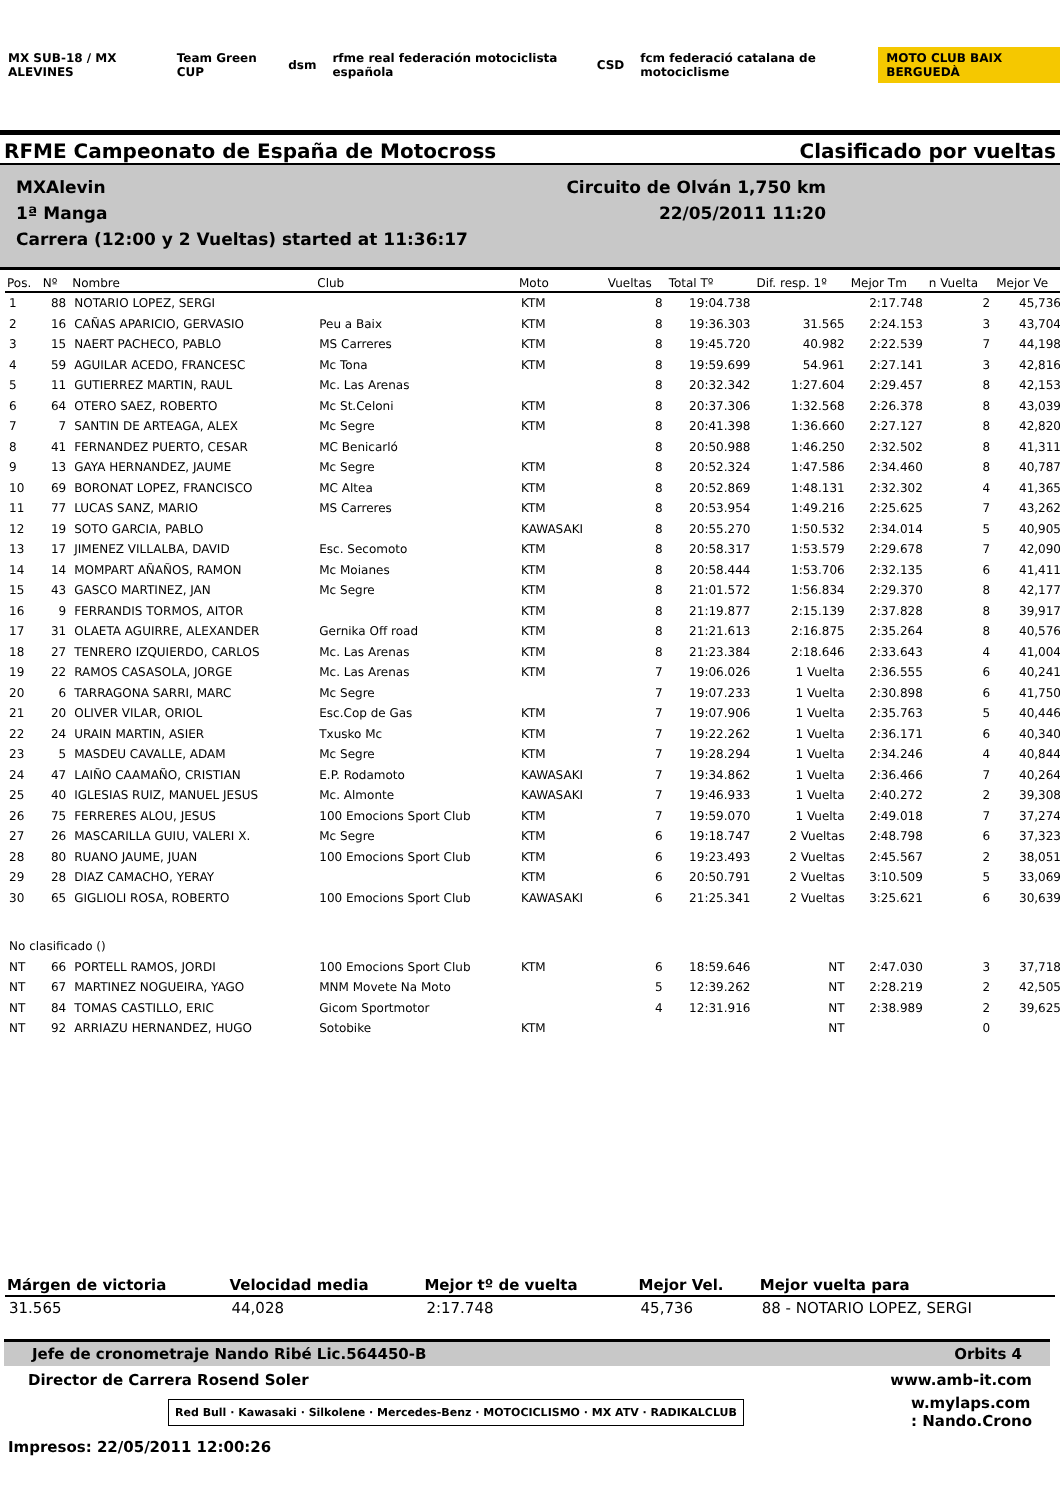MX SUB-18 / MX ALEVINES Team Green CUP dsm
rfme real federación motociclista española
CSD
fcm federació catalana de motociclisme
MOTO CLUB BAIX BERGUEDÀ
RFME Campeonato de España de Motocross Clasificado por vueltas
MXAlevin Circuito de Olván 1,750 km
1ª Manga 22/05/2011 11:20
Carrera (12:00 y 2 Vueltas) started at 11:36:17
| Pos. | Nº | Nombre | Club | Moto | Vueltas | Total Tº | Dif. resp. 1º | Mejor Tm | n Vuelta | Mejor Ve |
| --- | --- | --- | --- | --- | --- | --- | --- | --- | --- | --- |
| 1 | 88 | NOTARIO LOPEZ, SERGI | | KTM | 8 | 19:04.738 | | 2:17.748 | 2 | 45,736 |
| 2 | 16 | CAÑAS APARICIO, GERVASIO | Peu a Baix | KTM | 8 | 19:36.303 | 31.565 | 2:24.153 | 3 | 43,704 |
| 3 | 15 | NAERT PACHECO, PABLO | MS Carreres | KTM | 8 | 19:45.720 | 40.982 | 2:22.539 | 7 | 44,198 |
| 4 | 59 | AGUILAR ACEDO, FRANCESC | Mc Tona | KTM | 8 | 19:59.699 | 54.961 | 2:27.141 | 3 | 42,816 |
| 5 | 11 | GUTIERREZ MARTIN, RAUL | Mc. Las Arenas | | 8 | 20:32.342 | 1:27.604 | 2:29.457 | 8 | 42,153 |
| 6 | 64 | OTERO SAEZ, ROBERTO | Mc St.Celoni | KTM | 8 | 20:37.306 | 1:32.568 | 2:26.378 | 8 | 43,039 |
| 7 | 7 | SANTIN DE ARTEAGA, ALEX | Mc Segre | KTM | 8 | 20:41.398 | 1:36.660 | 2:27.127 | 8 | 42,820 |
| 8 | 41 | FERNANDEZ PUERTO, CESAR | MC Benicarló | | 8 | 20:50.988 | 1:46.250 | 2:32.502 | 8 | 41,311 |
| 9 | 13 | GAYA HERNANDEZ, JAUME | Mc Segre | KTM | 8 | 20:52.324 | 1:47.586 | 2:34.460 | 8 | 40,787 |
| 10 | 69 | BORONAT LOPEZ, FRANCISCO | MC Altea | KTM | 8 | 20:52.869 | 1:48.131 | 2:32.302 | 4 | 41,365 |
| 11 | 77 | LUCAS SANZ, MARIO | MS Carreres | KTM | 8 | 20:53.954 | 1:49.216 | 2:25.625 | 7 | 43,262 |
| 12 | 19 | SOTO GARCIA, PABLO | | KAWASAKI | 8 | 20:55.270 | 1:50.532 | 2:34.014 | 5 | 40,905 |
| 13 | 17 | JIMENEZ VILLALBA, DAVID | Esc. Secomoto | KTM | 8 | 20:58.317 | 1:53.579 | 2:29.678 | 7 | 42,090 |
| 14 | 14 | MOMPART AÑAÑOS, RAMON | Mc Moianes | KTM | 8 | 20:58.444 | 1:53.706 | 2:32.135 | 6 | 41,411 |
| 15 | 43 | GASCO MARTINEZ, JAN | Mc Segre | KTM | 8 | 21:01.572 | 1:56.834 | 2:29.370 | 8 | 42,177 |
| 16 | 9 | FERRANDIS TORMOS, AITOR | | KTM | 8 | 21:19.877 | 2:15.139 | 2:37.828 | 8 | 39,917 |
| 17 | 31 | OLAETA AGUIRRE, ALEXANDER | Gernika Off road | KTM | 8 | 21:21.613 | 2:16.875 | 2:35.264 | 8 | 40,576 |
| 18 | 27 | TENRERO IZQUIERDO, CARLOS | Mc. Las Arenas | KTM | 8 | 21:23.384 | 2:18.646 | 2:33.643 | 4 | 41,004 |
| 19 | 22 | RAMOS CASASOLA, JORGE | Mc. Las Arenas | KTM | 7 | 19:06.026 | 1 Vuelta | 2:36.555 | 6 | 40,241 |
| 20 | 6 | TARRAGONA SARRI, MARC | Mc Segre | | 7 | 19:07.233 | 1 Vuelta | 2:30.898 | 6 | 41,750 |
| 21 | 20 | OLIVER VILAR, ORIOL | Esc.Cop de Gas | KTM | 7 | 19:07.906 | 1 Vuelta | 2:35.763 | 5 | 40,446 |
| 22 | 24 | URAIN MARTIN, ASIER | Txusko Mc | KTM | 7 | 19:22.262 | 1 Vuelta | 2:36.171 | 6 | 40,340 |
| 23 | 5 | MASDEU CAVALLE, ADAM | Mc Segre | KTM | 7 | 19:28.294 | 1 Vuelta | 2:34.246 | 4 | 40,844 |
| 24 | 47 | LAIÑO CAAMAÑO, CRISTIAN | E.P. Rodamoto | KAWASAKI | 7 | 19:34.862 | 1 Vuelta | 2:36.466 | 7 | 40,264 |
| 25 | 40 | IGLESIAS RUIZ, MANUEL JESUS | Mc. Almonte | KAWASAKI | 7 | 19:46.933 | 1 Vuelta | 2:40.272 | 2 | 39,308 |
| 26 | 75 | FERRERES ALOU, JESUS | 100 Emocions Sport Club | KTM | 7 | 19:59.070 | 1 Vuelta | 2:49.018 | 7 | 37,274 |
| 27 | 26 | MASCARILLA GUIU, VALERI X. | Mc Segre | KTM | 6 | 19:18.747 | 2 Vueltas | 2:48.798 | 6 | 37,323 |
| 28 | 80 | RUANO JAUME, JUAN | 100 Emocions Sport Club | KTM | 6 | 19:23.493 | 2 Vueltas | 2:45.567 | 2 | 38,051 |
| 29 | 28 | DIAZ CAMACHO, YERAY | | KTM | 6 | 20:50.791 | 2 Vueltas | 3:10.509 | 5 | 33,069 |
| 30 | 65 | GIGLIOLI ROSA, ROBERTO | 100 Emocions Sport Club | KAWASAKI | 6 | 21:25.341 | 2 Vueltas | 3:25.621 | 6 | 30,639 |
| No clasificado () | | | | | | | | | | |
| NT | 66 | PORTELL RAMOS, JORDI | 100 Emocions Sport Club | KTM | 6 | 18:59.646 | NT | 2:47.030 | 3 | 37,718 |
| NT | 67 | MARTINEZ NOGUEIRA, YAGO | MNM Movete Na Moto | | 5 | 12:39.262 | NT | 2:28.219 | 2 | 42,505 |
| NT | 84 | TOMAS CASTILLO, ERIC | Gicom Sportmotor | | 4 | 12:31.916 | NT | 2:38.989 | 2 | 39,625 |
| NT | 92 | ARRIAZU HERNANDEZ, HUGO | Sotobike | KTM | | | NT | | 0 | |
| Márgen de victoria | Velocidad media | Mejor tº de vuelta | Mejor Vel. | Mejor vuelta para |
| --- | --- | --- | --- | --- |
| 31.565 | 44,028 | 2:17.748 | 45,736 | 88 - NOTARIO LOPEZ, SERGI |
Jefe de cronometraje Nando Ribé Lic.564450-B Orbits 4
Director de Carrera Rosend Soler www.amb-it.com
Red Bull · Kawasaki · Silkolene · Mercedes-Benz · MOTOCICLISMO · MX ATV · RADIKALCLUB w.mylaps.com
: Nando.Crono
Impresos: 22/05/2011 12:00:26